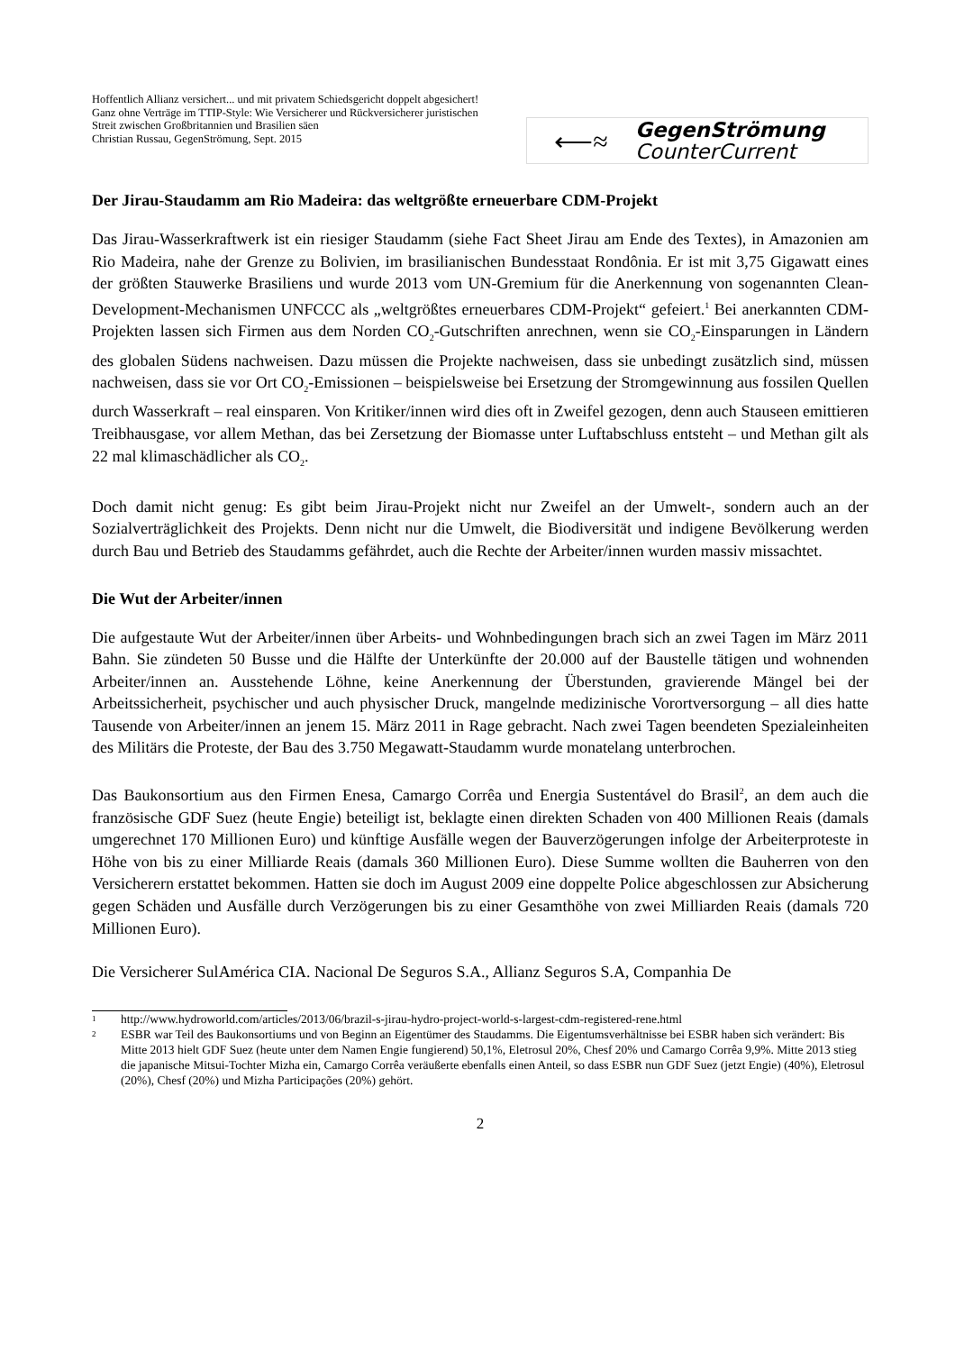Hoffentlich Allianz versichert... und mit privatem Schiedsgericht doppelt abgesichert!
Ganz ohne Verträge im TTIP-Style: Wie Versicherer und Rückversicherer juristischen Streit zwischen Großbritannien und Brasilien säen
Christian Russau, GegenStrömung, Sept. 2015
⟵≈
GegenStrömung
CounterCurrent
Der Jirau-Staudamm am Rio Madeira: das weltgrößte erneuerbare CDM-Projekt
Das Jirau-Wasserkraftwerk ist ein riesiger Staudamm (siehe Fact Sheet Jirau am Ende des Textes), in Amazonien am Rio Madeira, nahe der Grenze zu Bolivien, im brasilianischen Bundesstaat Rondônia. Er ist mit 3,75 Gigawatt eines der größten Stauwerke Brasiliens und wurde 2013 vom UN-Gremium für die Anerkennung von sogenannten Clean-Development-Mechanismen UNFCCC als „weltgrößtes erneuerbares CDM-Projekt“ gefeiert.<sup>1</sup> Bei anerkannten CDM-Projekten lassen sich Firmen aus dem Norden CO<sub>2</sub>-Gutschriften anrechnen, wenn sie CO<sub>2</sub>-Einsparungen in Ländern des globalen Südens nachweisen. Dazu müssen die Projekte nachweisen, dass sie unbedingt zusätzlich sind, müssen nachweisen, dass sie vor Ort CO<sub>2</sub>-Emissionen – beispielsweise bei Ersetzung der Stromgewinnung aus fossilen Quellen durch Wasserkraft – real einsparen. Von Kritiker/innen wird dies oft in Zweifel gezogen, denn auch Stauseen emittieren Treibhausgase, vor allem Methan, das bei Zersetzung der Biomasse unter Luftabschluss entsteht – und Methan gilt als 22 mal klimaschädlicher als CO<sub>2</sub>.
Doch damit nicht genug: Es gibt beim Jirau-Projekt nicht nur Zweifel an der Umwelt-, sondern auch an der Sozialverträglichkeit des Projekts. Denn nicht nur die Umwelt, die Biodiversität und indigene Bevölkerung werden durch Bau und Betrieb des Staudamms gefährdet, auch die Rechte der Arbeiter/innen wurden massiv missachtet.
Die Wut der Arbeiter/innen
Die aufgestaute Wut der Arbeiter/innen über Arbeits- und Wohnbedingungen brach sich an zwei Tagen im März 2011 Bahn. Sie zündeten 50 Busse und die Hälfte der Unterkünfte der 20.000 auf der Baustelle tätigen und wohnenden Arbeiter/innen an. Ausstehende Löhne, keine Anerkennung der Überstunden, gravierende Mängel bei der Arbeitssicherheit, psychischer und auch physischer Druck, mangelnde medizinische Vorortversorgung – all dies hatte Tausende von Arbeiter/innen an jenem 15. März 2011 in Rage gebracht. Nach zwei Tagen beendeten Spezialeinheiten des Militärs die Proteste, der Bau des 3.750 Megawatt-Staudamm wurde monatelang unterbrochen.
Das Baukonsortium aus den Firmen Enesa, Camargo Corrêa und Energia Sustentável do Brasil<sup>2</sup>, an dem auch die französische GDF Suez (heute Engie) beteiligt ist, beklagte einen direkten Schaden von 400 Millionen Reais (damals umgerechnet 170 Millionen Euro) und künftige Ausfälle wegen der Bauverzögerungen infolge der Arbeiterproteste in Höhe von bis zu einer Milliarde Reais (damals 360 Millionen Euro). Diese Summe wollten die Bauherren von den Versicherern erstattet bekommen. Hatten sie doch im August 2009 eine doppelte Police abgeschlossen zur Absicherung gegen Schäden und Ausfälle durch Verzögerungen bis zu einer Gesamthöhe von zwei Milliarden Reais (damals 720 Millionen Euro).
Die Versicherer SulAmérica CIA. Nacional De Seguros S.A., Allianz Seguros S.A, Companhia De
1 http://www.hydroworld.com/articles/2013/06/brazil-s-jirau-hydro-project-world-s-largest-cdm-registered-rene.html
2 ESBR war Teil des Baukonsortiums und von Beginn an Eigentümer des Staudamms. Die Eigentumsverhältnisse bei ESBR haben sich verändert: Bis Mitte 2013 hielt GDF Suez (heute unter dem Namen Engie fungierend) 50,1%, Eletrosul 20%, Chesf 20% und Camargo Corrêa 9,9%. Mitte 2013 stieg die japanische Mitsui-Tochter Mizha ein, Camargo Corrêa veräußerte ebenfalls einen Anteil, so dass ESBR nun GDF Suez (jetzt Engie) (40%), Eletrosul (20%), Chesf (20%) und Mizha Participações (20%) gehört.
2